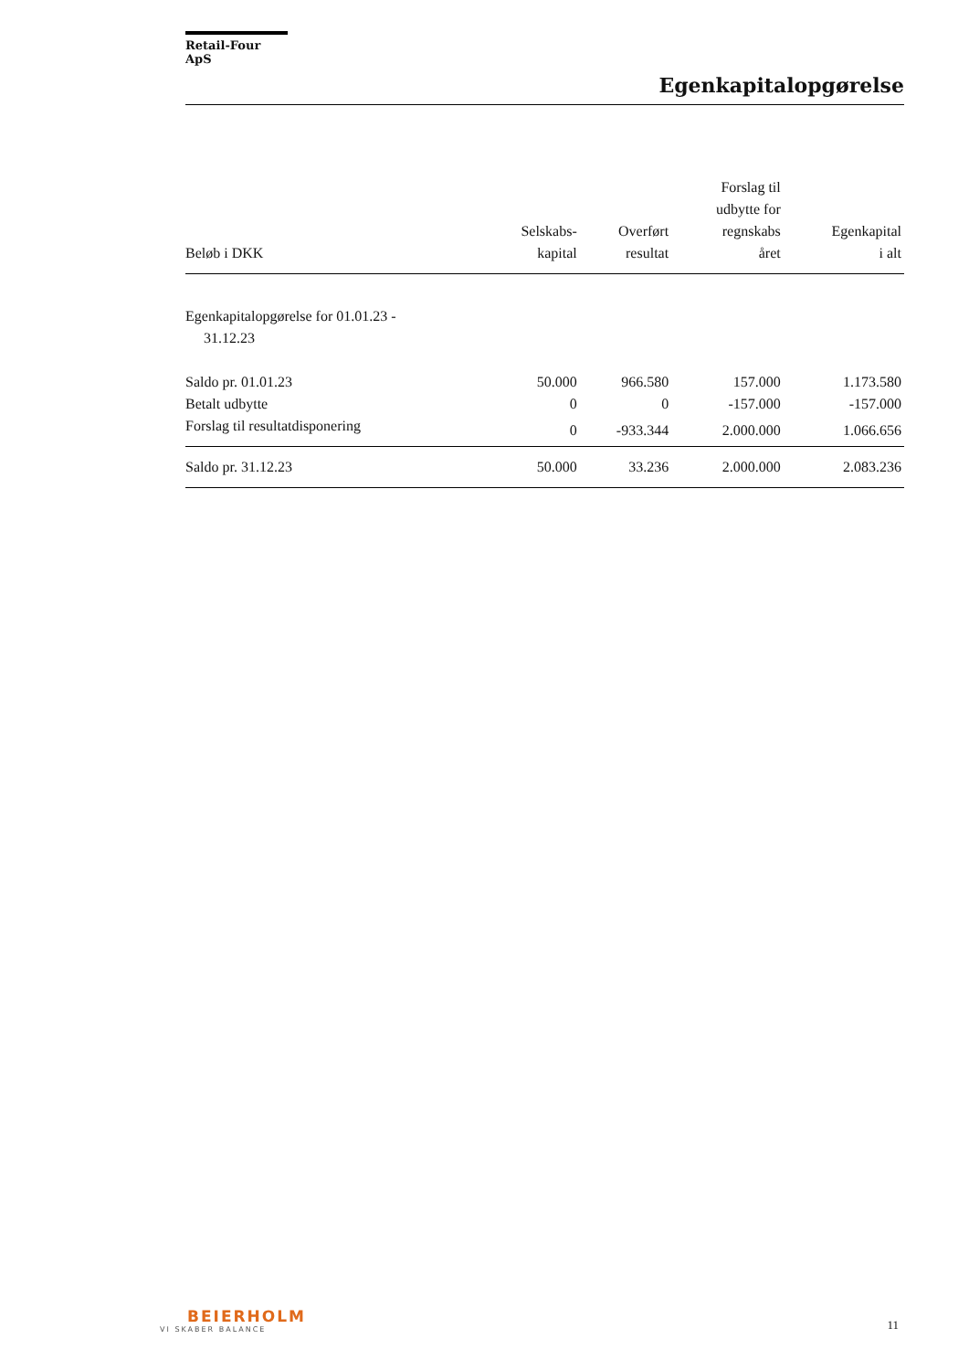Retail-Four ApS
Egenkapitalopgørelse
| Beløb i DKK | Selskabs- kapital | Overført resultat | Forslag til udbytte for regnskabs året | Egenkapital i alt |
| --- | --- | --- | --- | --- |
| Egenkapitalopgørelse for 01.01.23 - 31.12.23 | | | | |
| Saldo pr. 01.01.23 | 50.000 | 966.580 | 157.000 | 1.173.580 |
| Betalt udbytte | 0 | 0 | -157.000 | -157.000 |
| Forslag til resultatdisponering | 0 | -933.344 | 2.000.000 | 1.066.656 |
| Saldo pr. 31.12.23 | 50.000 | 33.236 | 2.000.000 | 2.083.236 |
BEIERHOLM
VI SKABER BALANCE
11